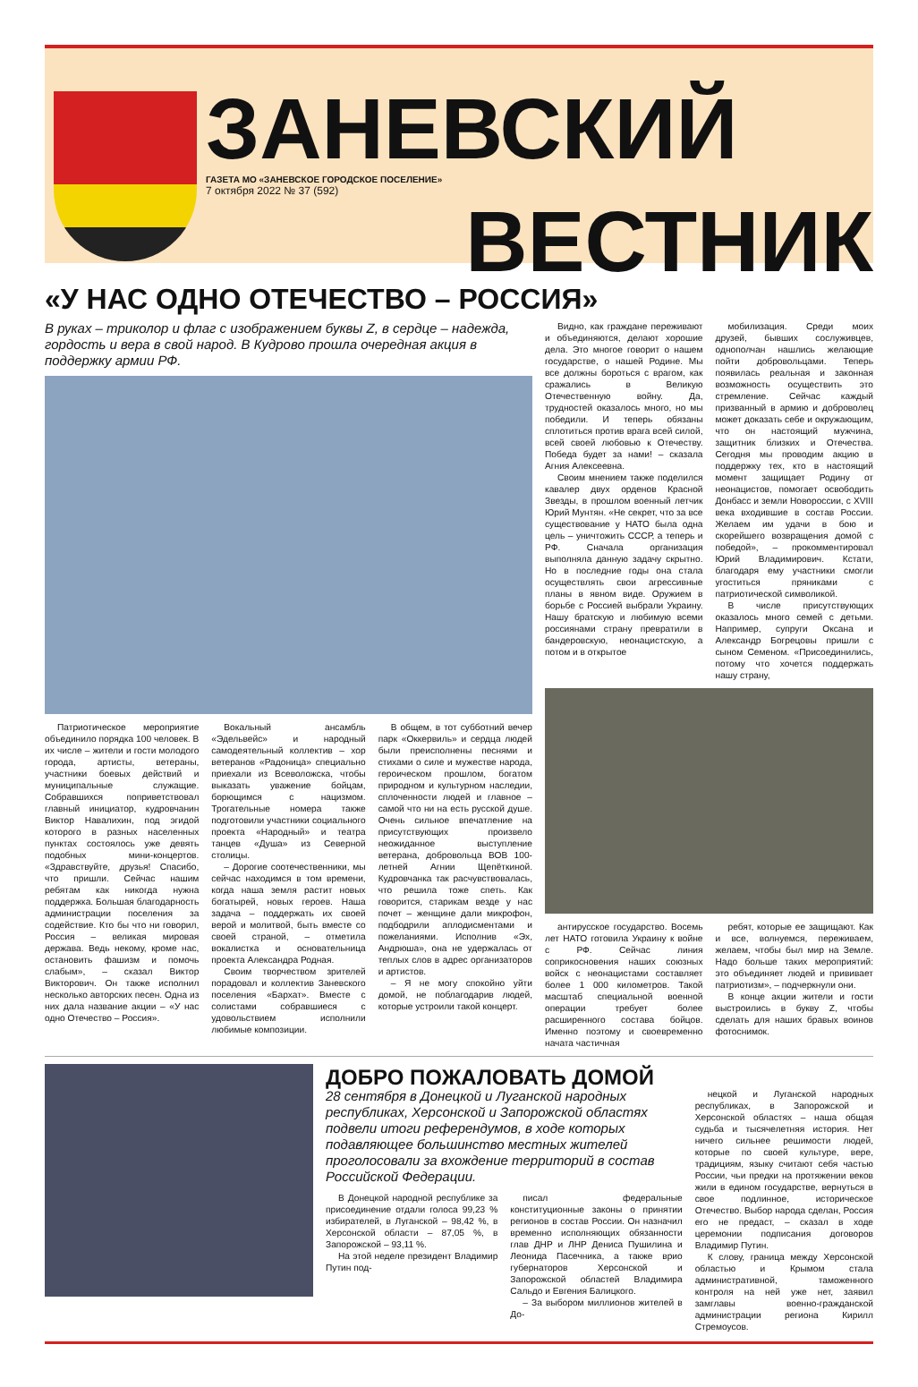ЗАНЕВСКИЙ
ГАЗЕТА МО «ЗАНЕВСКОЕ ГОРОДСКОЕ ПОСЕЛЕНИЕ»
7 октября 2022 № 37 (592)
ВЕСТНИК
«У НАС ОДНО ОТЕЧЕСТВО – РОССИЯ»
В руках – триколор и флаг с изображением буквы Z, в сердце – надежда, гордость и вера в свой народ. В Кудрово прошла очередная акция в поддержку армии РФ.
Патриотическое мероприятие объединило порядка 100 человек. В их числе – жители и гости молодого города, артисты, ветераны, участники боевых действий и муниципальные служащие. Собравшихся поприветствовал главный инициатор, кудровчанин Виктор Навалихин, под эгидой которого в разных населенных пунктах состоялось уже девять подобных мини-концертов. «Здравствуйте, друзья! Спасибо, что пришли. Сейчас нашим ребятам как никогда нужна поддержка. Большая благодарность администрации поселения за содействие. Кто бы что ни говорил, Россия – великая мировая держава. Ведь некому, кроме нас, остановить фашизм и помочь слабым», – сказал Виктор Викторович. Он также исполнил несколько авторских песен. Одна из них дала название акции – «У нас одно Отечество – Россия».
Вокальный ансамбль «Эдельвейс» и народный самодеятельный коллектив – хор ветеранов «Радоница» специально приехали из Всеволожска, чтобы выказать уважение бойцам, борющимся с нацизмом. Трогательные номера также подготовили участники социального проекта «Народный» и театра танцев «Душа» из Северной столицы.
– Дорогие соотечественники, мы сейчас находимся в том времени, когда наша земля растит новых богатырей, новых героев. Наша задача – поддержать их своей верой и молитвой, быть вместе со своей страной, – отметила вокалистка и основательница проекта Александра Родная.
Своим творчеством зрителей порадовал и коллектив Заневского поселения «Бархат». Вместе с солистами собравшиеся с удовольствием исполнили любимые композиции.
В общем, в тот субботний вечер парк «Оккервиль» и сердца людей были преисполнены песнями и стихами о силе и мужестве народа, героическом прошлом, богатом природном и культурном наследии, сплоченности людей и главное – самой что ни на есть русской душе. Очень сильное впечатление на присутствующих произвело неожиданное выступление ветерана, добровольца ВОВ 100-летней Агнии Щепёткиной. Кудровчанка так расчувствовалась, что решила тоже спеть. Как говорится, старикам везде у нас почет – женщине дали микрофон, подбодрили аплодисментами и пожеланиями. Исполнив «Эх, Андрюша», она не удержалась от теплых слов в адрес организаторов и артистов.
– Я не могу спокойно уйти домой, не поблагодарив людей, которые устроили такой концерт.
Видно, как граждане переживают и объединяются, делают хорошие дела. Это многое говорит о нашем государстве, о нашей Родине. Мы все должны бороться с врагом, как сражались в Великую Отечественную войну. Да, трудностей оказалось много, но мы победили. И теперь обязаны сплотиться против врага всей силой, всей своей любовью к Отечеству. Победа будет за нами! – сказала Агния Алексеевна.
Своим мнением также поделился кавалер двух орденов Красной Звезды, в прошлом военный летчик Юрий Мунтян. «Не секрет, что за все существование у НАТО была одна цель – уничтожить СССР, а теперь и РФ. Сначала организация выполняла данную задачу скрытно. Но в последние годы она стала осуществлять свои агрессивные планы в явном виде. Оружием в борьбе с Россией выбрали Украину. Нашу братскую и любимую всеми россиянами страну превратили в бандеровскую, неонацистскую, а потом и в открытое
мобилизация. Среди моих друзей, бывших сослуживцев, однополчан нашлись желающие пойти добровольцами. Теперь появилась реальная и законная возможность осуществить это стремление. Сейчас каждый призванный в армию и доброволец может доказать себе и окружающим, что он настоящий мужчина, защитник близких и Отечества. Сегодня мы проводим акцию в поддержку тех, кто в настоящий момент защищает Родину от неонацистов, помогает освободить Донбасс и земли Новороссии, с XVIII века входившие в состав России. Желаем им удачи в бою и скорейшего возвращения домой с победой», – прокомментировал Юрий Владимирович. Кстати, благодаря ему участники смогли угоститься пряниками с патриотической символикой.
В числе присутствующих оказалось много семей с детьми. Например, супруги Оксана и Александр Богрецовы пришли с сыном Семеном. «Присоединились, потому что хочется поддержать нашу страну,
антирусское государство. Восемь лет НАТО готовила Украину к войне с РФ. Сейчас линия соприкосновения наших союзных войск с неонацистами составляет более 1 000 километров. Такой масштаб специальной военной операции требует более расширенного состава бойцов. Именно поэтому и своевременно начата частичная
ребят, которые ее защищают. Как и все, волнуемся, переживаем, желаем, чтобы был мир на Земле. Надо больше таких мероприятий: это объединяет людей и прививает патриотизм», – подчеркнули они.
В конце акции жители и гости выстроились в букву Z, чтобы сделать для наших бравых воинов фотоснимок.
ДОБРО ПОЖАЛОВАТЬ ДОМОЙ
28 сентября в Донецкой и Луганской народных республиках, Херсонской и Запорожской областях подвели итоги референдумов, в ходе которых подавляющее большинство местных жителей проголосовали за вхождение территорий в состав Российской Федерации.
В Донецкой народной республике за присоединение отдали голоса 99,23 % избирателей, в Луганской – 98,42 %, в Херсонской области – 87,05 %, в Запорожской – 93,11 %.
На этой неделе президент Владимир Путин под-
писал федеральные конституционные законы о принятии регионов в состав России. Он назначил временно исполняющих обязанности глав ДНР и ЛНР Дениса Пушилина и Леонида Пасечника, а также врио губернаторов Херсонской и Запорожской областей Владимира Сальдо и Евгения Балицкого.
– За выбором миллионов жителей в До-
нецкой и Луганской народных республиках, в Запорожской и Херсонской областях – наша общая судьба и тысячелетняя история. Нет ничего сильнее решимости людей, которые по своей культуре, вере, традициям, языку считают себя частью России, чьи предки на протяжении веков жили в едином государстве, вернуться в свое подлинное, историческое Отечество. Выбор народа сделан, Россия его не предаст, – сказал в ходе церемонии подписания договоров Владимир Путин.
К слову, граница между Херсонской областью и Крымом стала административной, таможенного контроля на ней уже нет, заявил замглавы военно-гражданской администрации региона Кирилл Стремоусов.